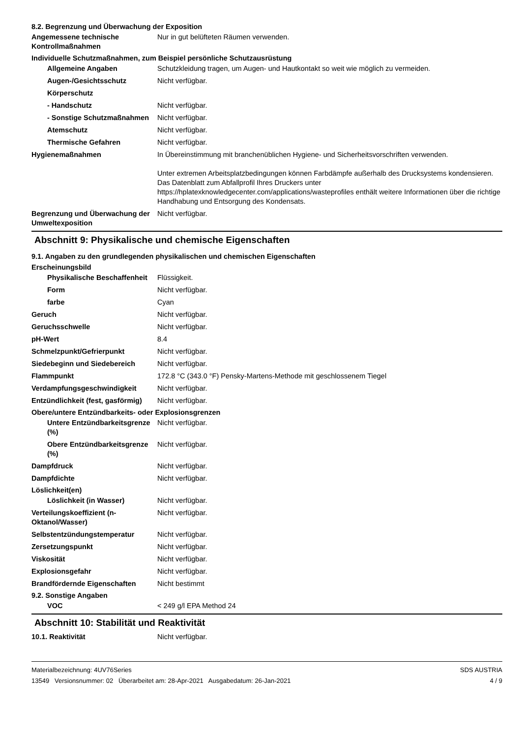8.2. Begrenzung und Überwachung der Exposition
Angemessene technische Kontrollmaßnahmen
Nur in gut belüfteten Räumen verwenden.
Individuelle Schutzmaßnahmen, zum Beispiel persönliche Schutzausrüstung
Allgemeine Angaben Schutzkleidung tragen, um Augen- und Hautkontakt so weit wie möglich zu vermeiden.
Augen-/Gesichtsschutz Nicht verfügbar.
Körperschutz
- Handschutz Nicht verfügbar.
- Sonstige Schutzmaßnahmen
Nicht verfügbar.
Atemschutz Nicht verfügbar.
Thermische Gefahren Nicht verfügbar.
Hygienemaßnahmen In Übereinstimmung mit branchenüblichen Hygiene- und Sicherheitsvorschriften verwenden.
Unter extremen Arbeitsplatzbedingungen können Farbdämpfe außerhalb des Drucksystems kondensieren. Das Datenblatt zum Abfallprofil Ihres Druckers unter https://hplatexknowledgecenter.com/applications/wasteprofiles enthält weitere Informationen über die richtige Handhabung und Entsorgung des Kondensats.
Begrenzung und Überwachung der Umweltexposition
Nicht verfügbar.
Abschnitt 9: Physikalische und chemische Eigenschaften
9.1. Angaben zu den grundlegenden physikalischen und chemischen Eigenschaften
Erscheinungsbild
Physikalische Beschaffenheit
Flüssigkeit.
Form Nicht verfügbar.
farbe Cyan
Geruch Nicht verfügbar.
Geruchsschwelle Nicht verfügbar.
pH-Wert 8.4
Schmelzpunkt/Gefrierpunkt Nicht verfügbar.
Siedebeginn und Siedebereich Nicht verfügbar.
Flammpunkt 172.8 °C (343.0 °F) Pensky-Martens-Methode mit geschlossenem Tiegel
Verdampfungsgeschwindigkeit Nicht verfügbar.
Entzündlichkeit (fest, gasförmig)
Nicht verfügbar.
Obere/untere Entzündbarkeits- oder Explosionsgrenzen
Untere Entzündbarkeitsgrenze (%)
Nicht verfügbar.
Obere Entzündbarkeitsgrenze (%)
Nicht verfügbar.
Dampfdruck Nicht verfügbar.
Dampfdichte Nicht verfügbar.
Löslichkeit(en)
Löslichkeit (in Wasser) Nicht verfügbar.
Verteilungskoeffizient (n-Oktanol/Wasser)
Nicht verfügbar.
Selbstentzündungstemperatur Nicht verfügbar.
Zersetzungspunkt Nicht verfügbar.
Viskosität Nicht verfügbar.
Explosionsgefahr Nicht verfügbar.
Brandfördernde Eigenschaften Nicht bestimmt
9.2. Sonstige Angaben
VOC < 249 g/l EPA Method 24
Abschnitt 10: Stabilität und Reaktivität
10.1. Reaktivität Nicht verfügbar.
Materialbezeichnung: 4UV76Series
13549 Versionsnummer: 02 Überarbeitet am: 28-Apr-2021 Ausgabedatum: 26-Jan-2021
SDS AUSTRIA
4 / 9